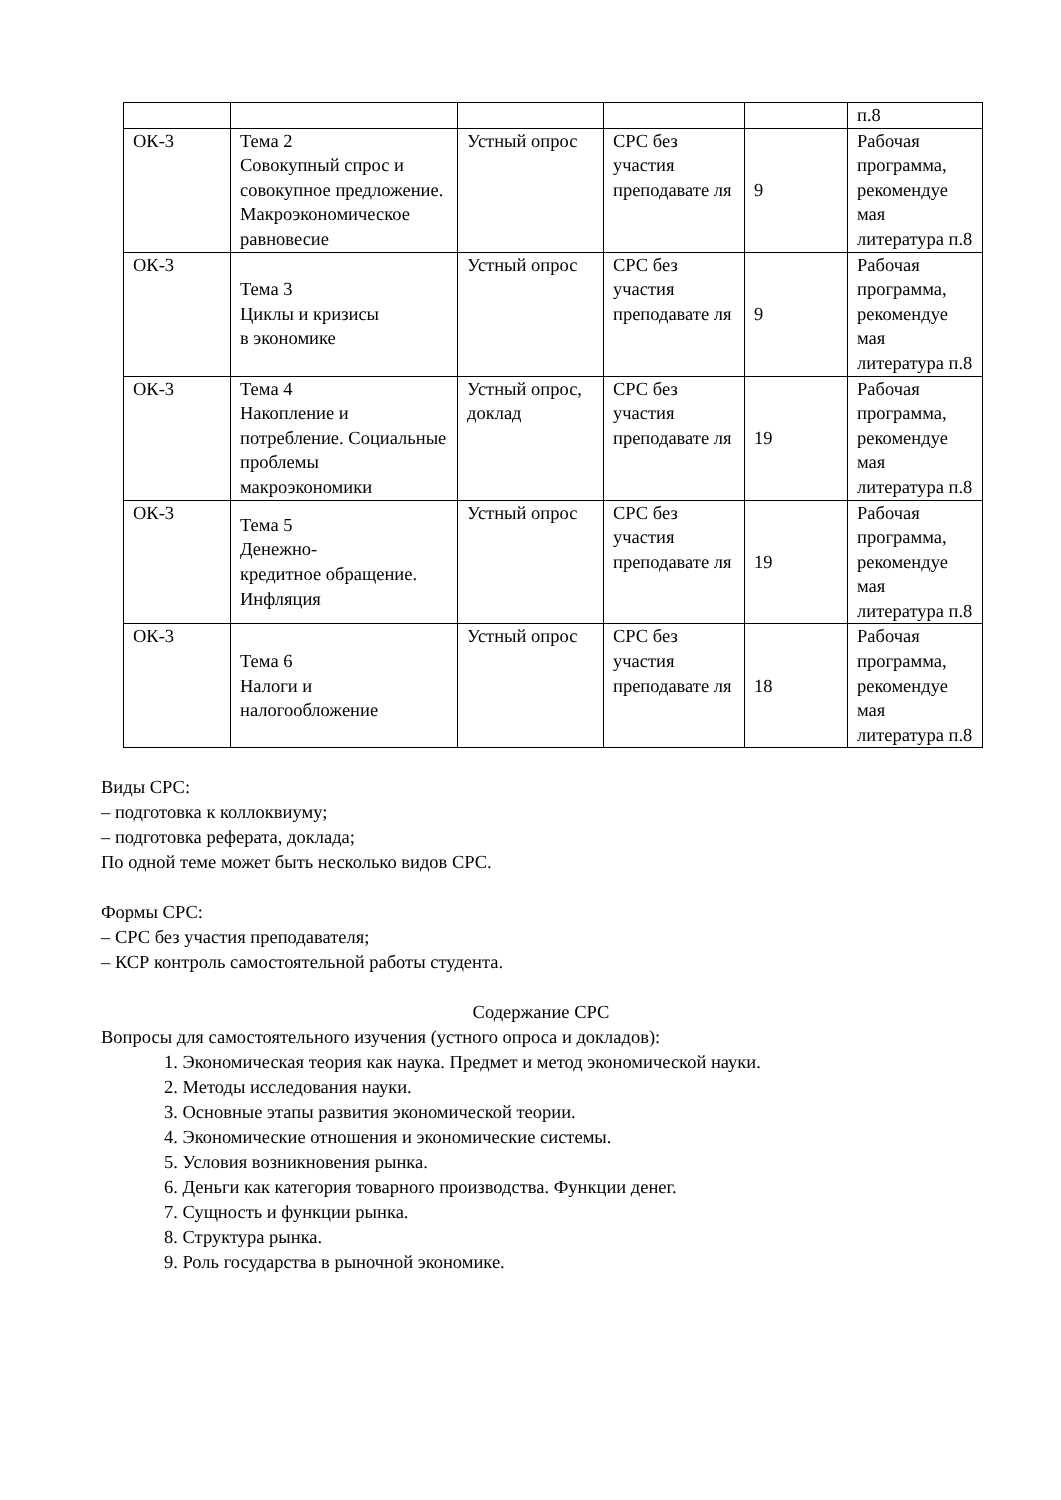| | | | | | п.8 |
| ОК-3 | Тема 2 Совокупный спрос и совокупное предложение. Макроэкономическое равновесие | Устный опрос | СРС без участия преподавате ля | 9 | Рабочая программа, рекомендуе мая литература п.8 |
| ОК-3 | Тема 3 Циклы и кризисы в экономике | Устный опрос | СРС без участия преподавате ля | 9 | Рабочая программа, рекомендуе мая литература п.8 |
| ОК-3 | Тема 4 Накопление и потребление. Социальные проблемы макроэкономики | Устный опрос, доклад | СРС без участия преподавате ля | 19 | Рабочая программа, рекомендуе мая литература п.8 |
| ОК-3 | Тема 5 Денежно- кредитное обращение. Инфляция | Устный опрос | СРС без участия преподавате ля | 19 | Рабочая программа, рекомендуе мая литература п.8 |
| ОК-3 | Тема 6 Налоги и налогообложение | Устный опрос | СРС без участия преподавате ля | 18 | Рабочая программа, рекомендуе мая литература п.8 |
Виды СРС:
– подготовка к коллоквиуму;
– подготовка реферата, доклада;
По одной теме может быть несколько видов СРС.
Формы СРС:
– СРС без участия преподавателя;
– КСР контроль самостоятельной работы студента.
Содержание СРС
Вопросы для самостоятельного изучения (устного опроса и докладов):
1. Экономическая теория как наука. Предмет и метод экономической науки.
2. Методы исследования науки.
3. Основные этапы развития экономической теории.
4. Экономические отношения и экономические системы.
5. Условия возникновения рынка.
6. Деньги как категория товарного производства. Функции денег.
7. Сущность и функции рынка.
8. Структура рынка.
9. Роль государства в рыночной экономике.